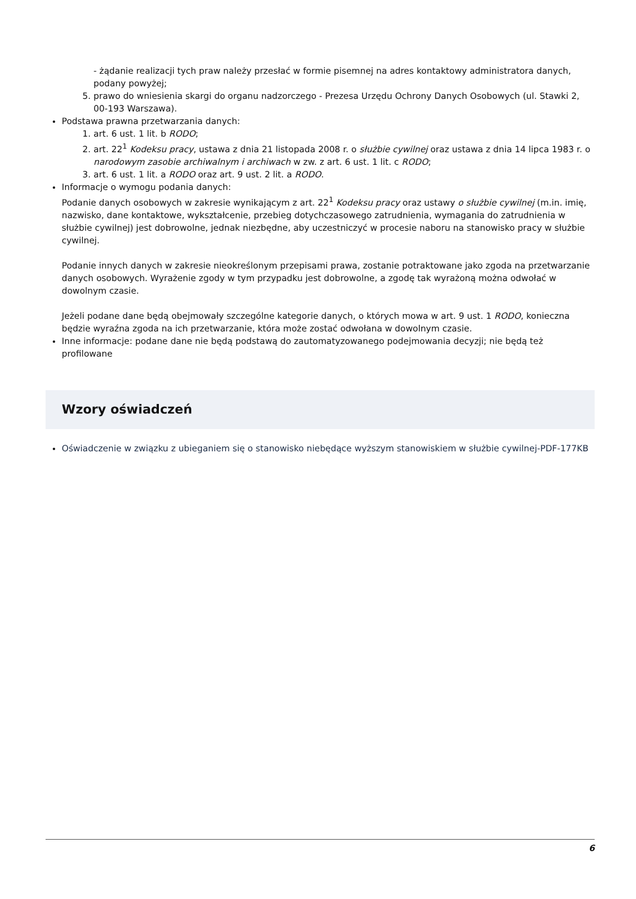- żądanie realizacji tych praw należy przesłać w formie pisemnej na adres kontaktowy administratora danych, podany powyżej;
5. prawo do wniesienia skargi do organu nadzorczego - Prezesa Urzędu Ochrony Danych Osobowych (ul. Stawki 2, 00-193 Warszawa).
Podstawa prawna przetwarzania danych:
1. art. 6 ust. 1 lit. b RODO;
2. art. 22<sup>1</sup> Kodeksu pracy, ustawa z dnia 21 listopada 2008 r. o służbie cywilnej oraz ustawa z dnia 14 lipca 1983 r. o narodowym zasobie archiwalnym i archiwach w zw. z art. 6 ust. 1 lit. c RODO;
3. art. 6 ust. 1 lit. a RODO oraz art. 9 ust. 2 lit. a RODO.
Informacje o wymogu podania danych:
Podanie danych osobowych w zakresie wynikającym z art. 22<sup>1</sup> Kodeksu pracy oraz ustawy o służbie cywilnej (m.in. imię, nazwisko, dane kontaktowe, wykształcenie, przebieg dotychczasowego zatrudnienia, wymagania do zatrudnienia w służbie cywilnej) jest dobrowolne, jednak niezbędne, aby uczestniczyć w procesie naboru na stanowisko pracy w służbie cywilnej.
Podanie innych danych w zakresie nieokreślonym przepisami prawa, zostanie potraktowane jako zgoda na przetwarzanie danych osobowych. Wyrażenie zgody w tym przypadku jest dobrowolne, a zgodę tak wyrażoną można odwołać w dowolnym czasie.
Jeżeli podane dane będą obejmowały szczególne kategorie danych, o których mowa w art. 9 ust. 1 RODO, konieczna będzie wyraźna zgoda na ich przetwarzanie, która może zostać odwołana w dowolnym czasie.
Inne informacje: podane dane nie będą podstawą do zautomatyzowanego podejmowania decyzji; nie będą też profilowane
Wzory oświadczeń
Oświadczenie w związku z ubieganiem się o stanowisko niebędące wyższym stanowiskiem w służbie cywilnej-PDF-177KB
6